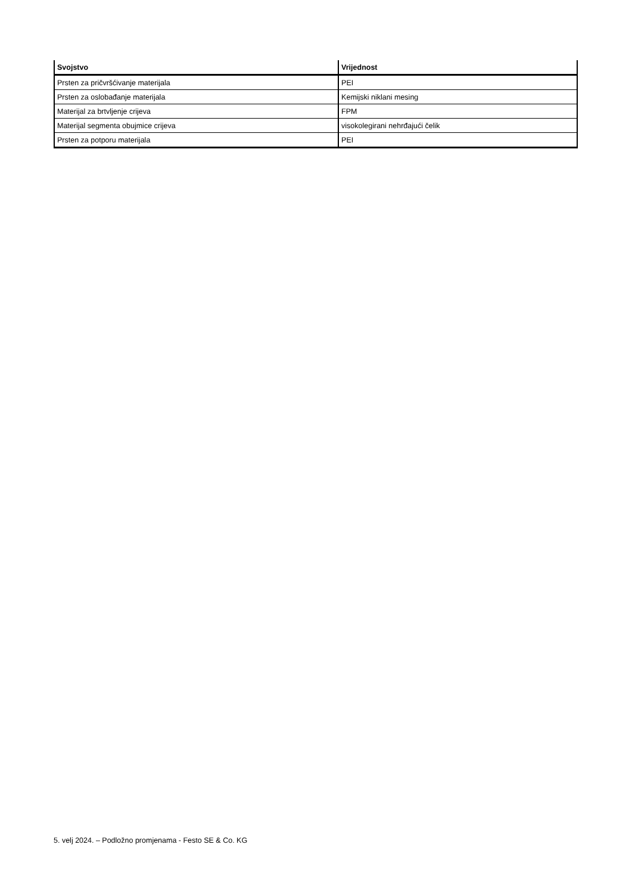| Svojstvo | Vrijednost |
| --- | --- |
| Prsten za pričvršćivanje materijala | PEI |
| Prsten za oslobađanje materijala | Kemijski niklani mesing |
| Materijal za brtvljenje crijeva | FPM |
| Materijal segmenta obujmice crijeva | visokolegirani nehrđajući čelik |
| Prsten za potporu materijala | PEI |
5. velj 2024. – Podložno promjenama - Festo SE & Co. KG